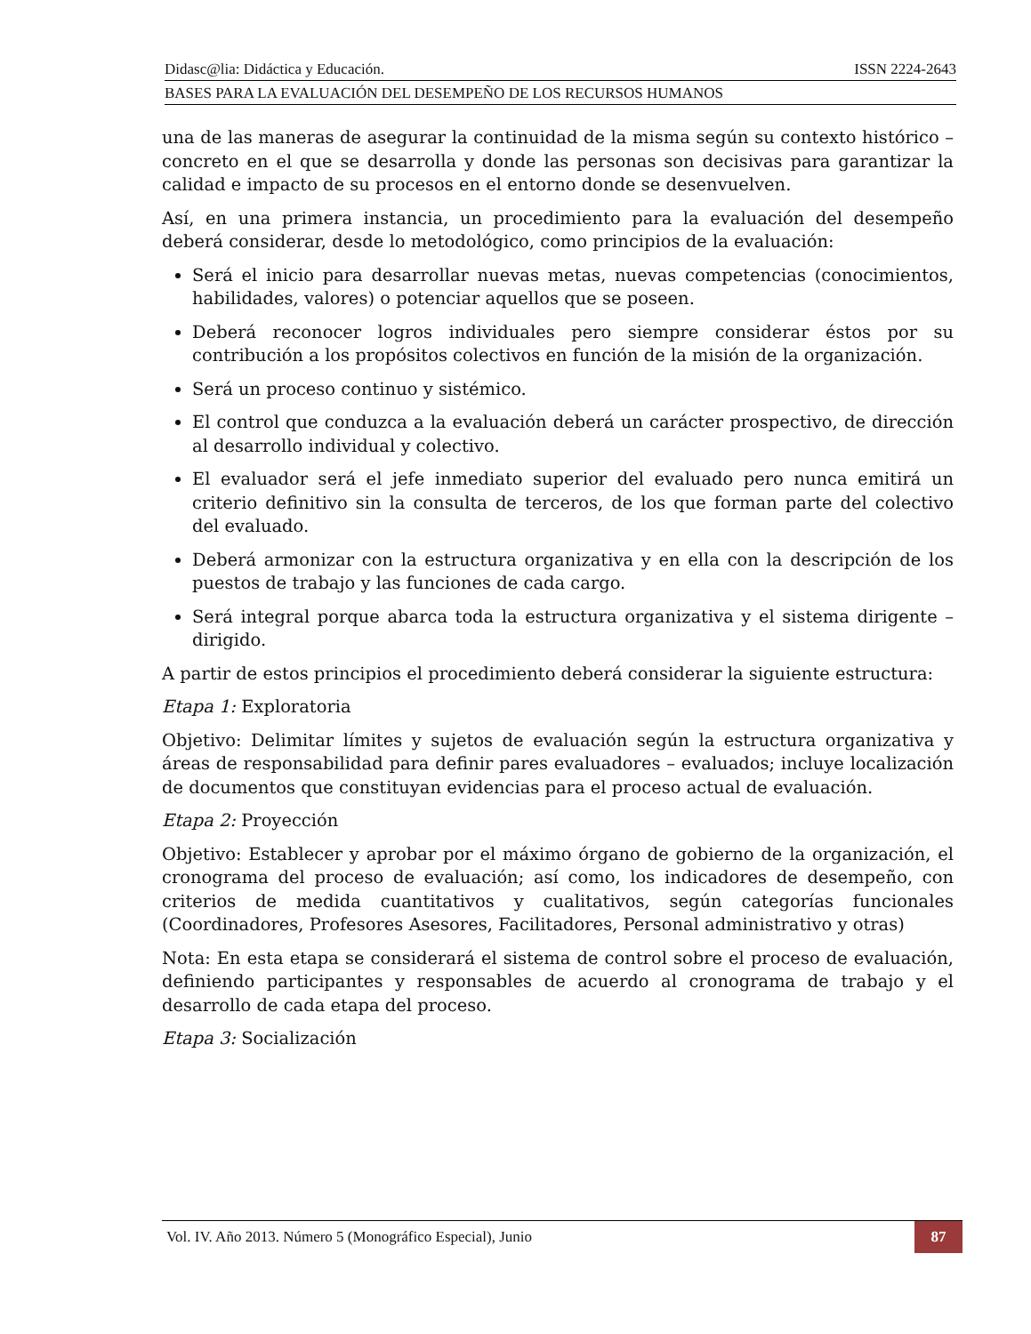Didasc@lia: Didáctica y Educación. ISSN 2224-2643
BASES PARA LA EVALUACIÓN DEL DESEMPEÑO DE LOS RECURSOS HUMANOS
una de las maneras de asegurar la continuidad de la misma según su contexto histórico – concreto en el que se desarrolla y donde las personas son decisivas para garantizar la calidad e impacto de su procesos en el entorno donde se desenvuelven.
Así, en una primera instancia, un procedimiento para la evaluación del desempeño deberá considerar, desde lo metodológico, como principios de la evaluación:
Será el inicio para desarrollar nuevas metas, nuevas competencias (conocimientos, habilidades, valores) o potenciar aquellos que se poseen.
Deberá reconocer logros individuales pero siempre considerar éstos por su contribución a los propósitos colectivos en función de la misión de la organización.
Será un proceso continuo y sistémico.
El control que conduzca a la evaluación deberá un carácter prospectivo, de dirección al desarrollo individual y colectivo.
El evaluador será el jefe inmediato superior del evaluado pero nunca emitirá un criterio definitivo sin la consulta de terceros, de los que forman parte del colectivo del evaluado.
Deberá armonizar con la estructura organizativa y en ella con la descripción de los puestos de trabajo y las funciones de cada cargo.
Será integral porque abarca toda la estructura organizativa y el sistema dirigente – dirigido.
A partir de estos principios el procedimiento deberá considerar la siguiente estructura:
Etapa 1: Exploratoria
Objetivo: Delimitar límites y sujetos de evaluación según la estructura organizativa y áreas de responsabilidad para definir pares evaluadores – evaluados; incluye localización de documentos que constituyan evidencias para el proceso actual de evaluación.
Etapa 2: Proyección
Objetivo: Establecer y aprobar por el máximo órgano de gobierno de la organización, el cronograma del proceso de evaluación; así como, los indicadores de desempeño, con criterios de medida cuantitativos y cualitativos, según categorías funcionales (Coordinadores, Profesores Asesores, Facilitadores, Personal administrativo y otras)
Nota: En esta etapa se considerará el sistema de control sobre el proceso de evaluación, definiendo participantes y responsables de acuerdo al cronograma de trabajo y el desarrollo de cada etapa del proceso.
Etapa 3: Socialización
Vol. IV. Año 2013. Número 5 (Monográfico Especial), Junio 87